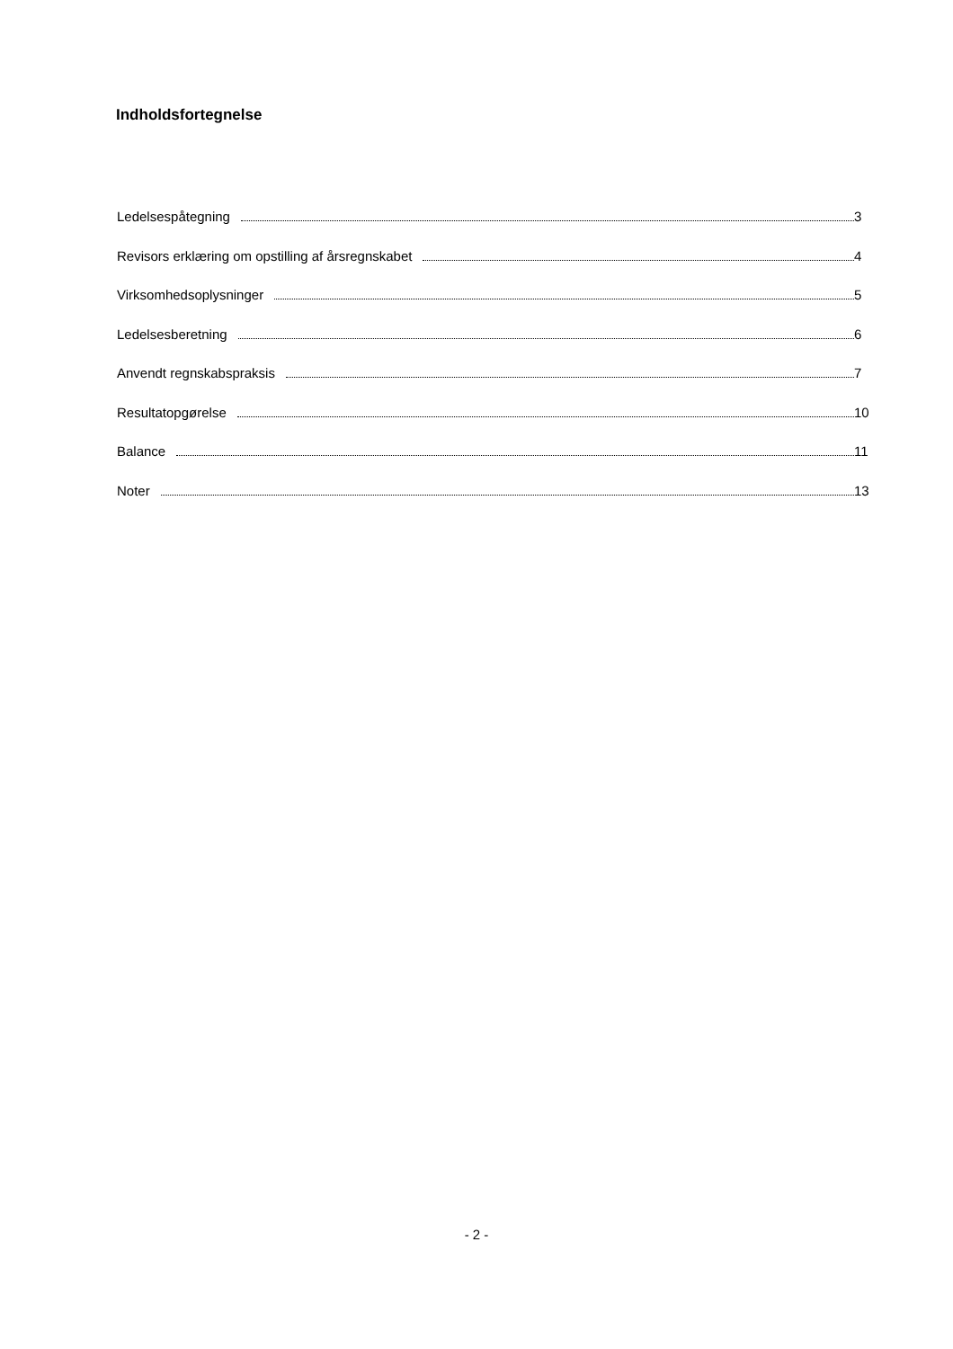Indholdsfortegnelse
Ledelsespåtegning 3
Revisors erklæring om opstilling af årsregnskabet 4
Virksomhedsoplysninger 5
Ledelsesberetning 6
Anvendt regnskabspraksis 7
Resultatopgørelse 10
Balance 11
Noter 13
- 2 -